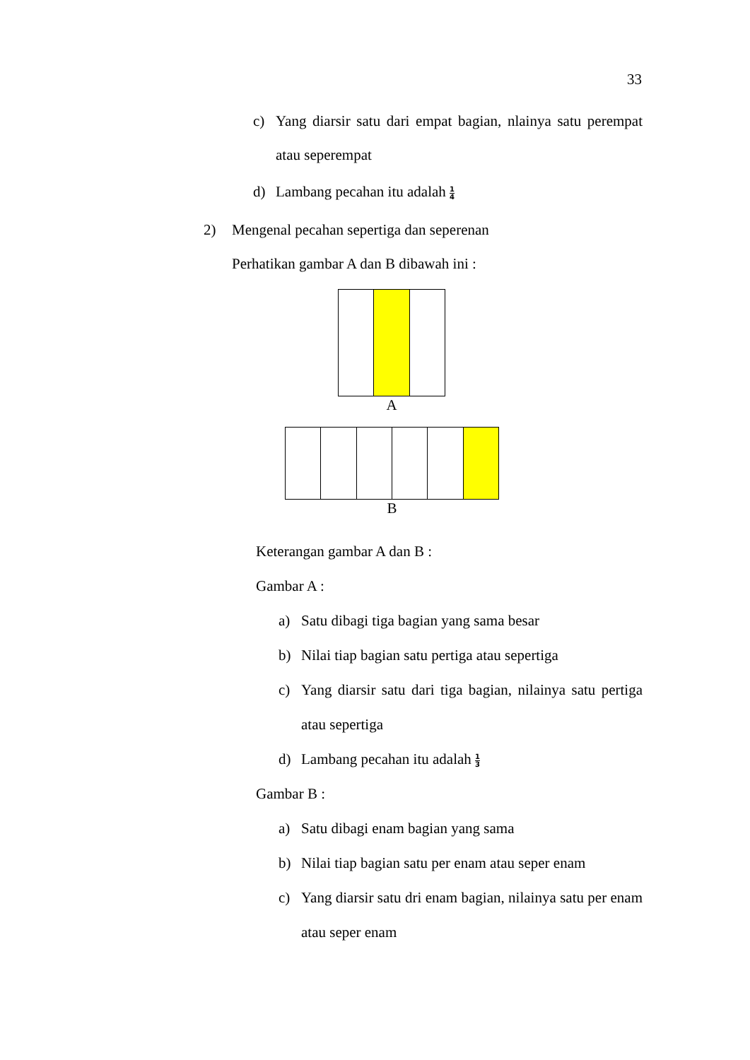33
c) Yang diarsir satu dari empat bagian, nlainya satu perempat atau seperempat
d) Lambang pecahan itu adalah 1 4
2) Mengenal pecahan sepertiga dan seperenan
Perhatikan gambar A dan B dibawah ini :
A
B
Keterangan gambar A dan B :
Gambar A :
a) Satu dibagi tiga bagian yang sama besar
b) Nilai tiap bagian satu pertiga atau sepertiga
c) Yang diarsir satu dari tiga bagian, nilainya satu pertiga atau sepertiga
d) Lambang pecahan itu adalah 1 3
Gambar B :
a) Satu dibagi enam bagian yang sama
b) Nilai tiap bagian satu per enam atau seper enam
c) Yang diarsir satu dri enam bagian, nilainya satu per enam atau seper enam